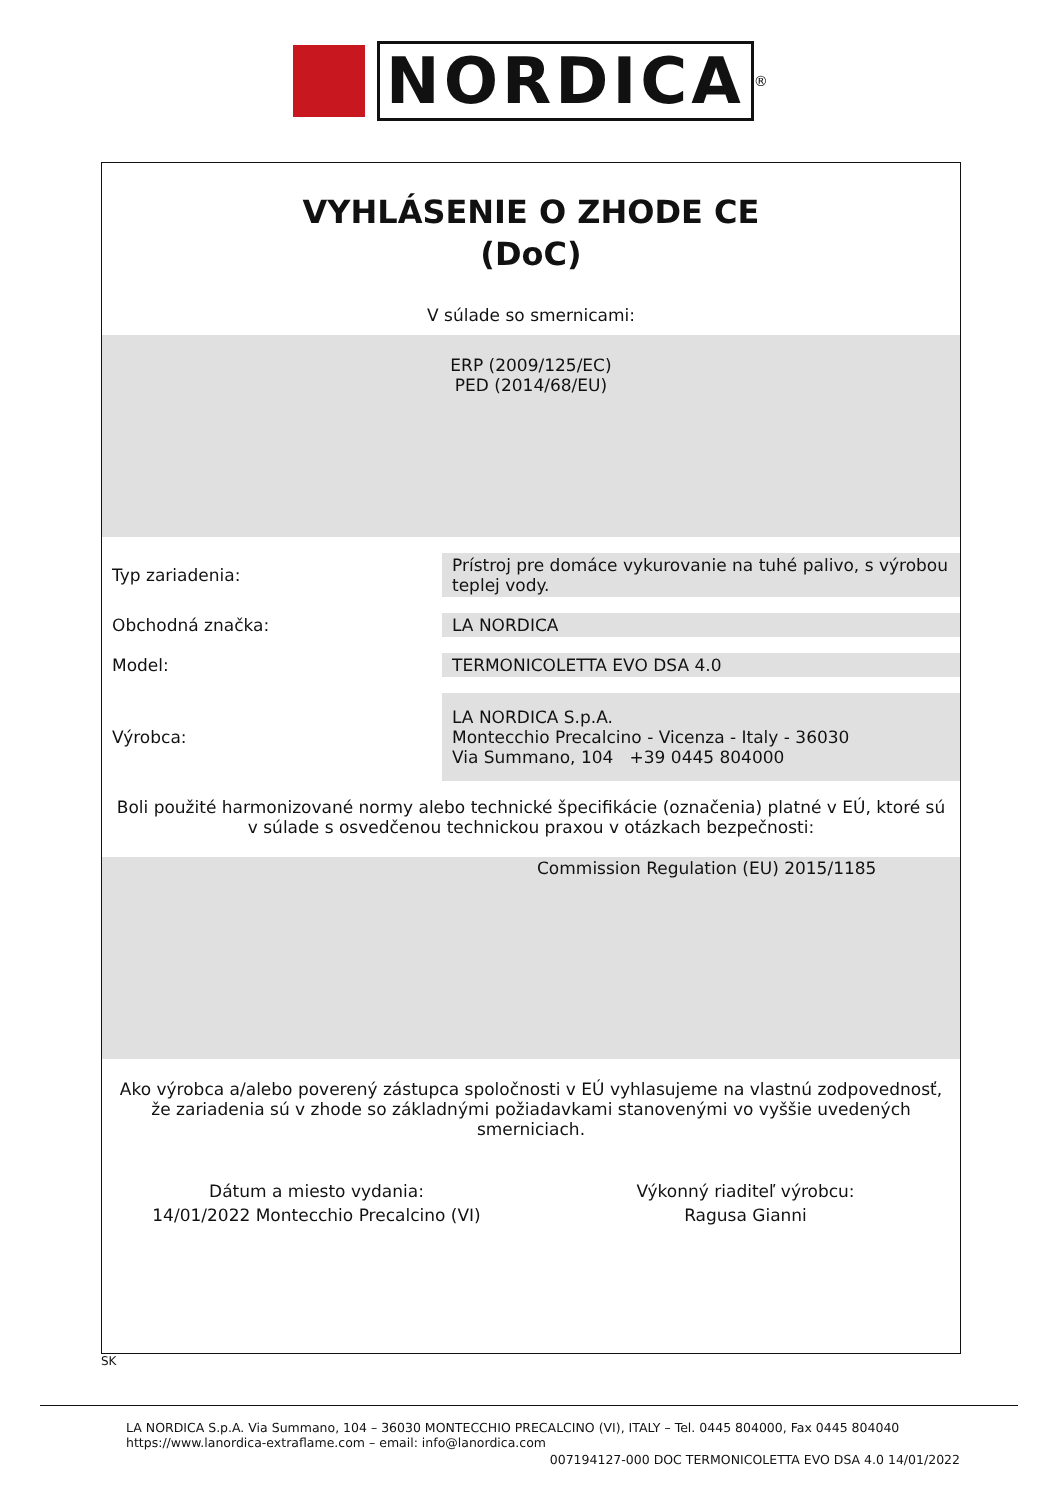NORDICA
<sup>®</sup>
VYHLÁSENIE O ZHODE CE
(DoC)
V súlade so smernicami:
ERP (2009/125/EC)
PED (2014/68/EU)
| Typ zariadenia: | Prístroj pre domáce vykurovanie na tuhé palivo, s výrobou teplej vody. |
| Obchodná značka: | LA NORDICA |
| Model: | TERMONICOLETTA EVO DSA 4.0 |
| Výrobca: | LA NORDICA S.p.A. Montecchio Precalcino - Vicenza - Italy - 36030 Via Summano, 104 +39 0445 804000 |
Boli použité harmonizované normy alebo technické špecifikácie (označenia) platné v EÚ, ktoré sú v súlade s osvedčenou technickou praxou v otázkach bezpečnosti:
Commission Regulation (EU) 2015/1185
Ako výrobca a/alebo poverený zástupca spoločnosti v EÚ vyhlasujeme na vlastnú zodpovednosť, že zariadenia sú v zhode so základnými požiadavkami stanovenými vo vyššie uvedených smerniciach.
Dátum a miesto vydania:
14/01/2022 Montecchio Precalcino (VI)
Výkonný riaditeľ výrobcu:
Ragusa Gianni
SK
LA NORDICA S.p.A. Via Summano, 104 – 36030 MONTECCHIO PRECALCINO (VI), ITALY – Tel. 0445 804000, Fax 0445 804040
https://www.lanordica-extraflame.com – email: info@lanordica.com
007194127-000 DOC TERMONICOLETTA EVO DSA 4.0 14/01/2022